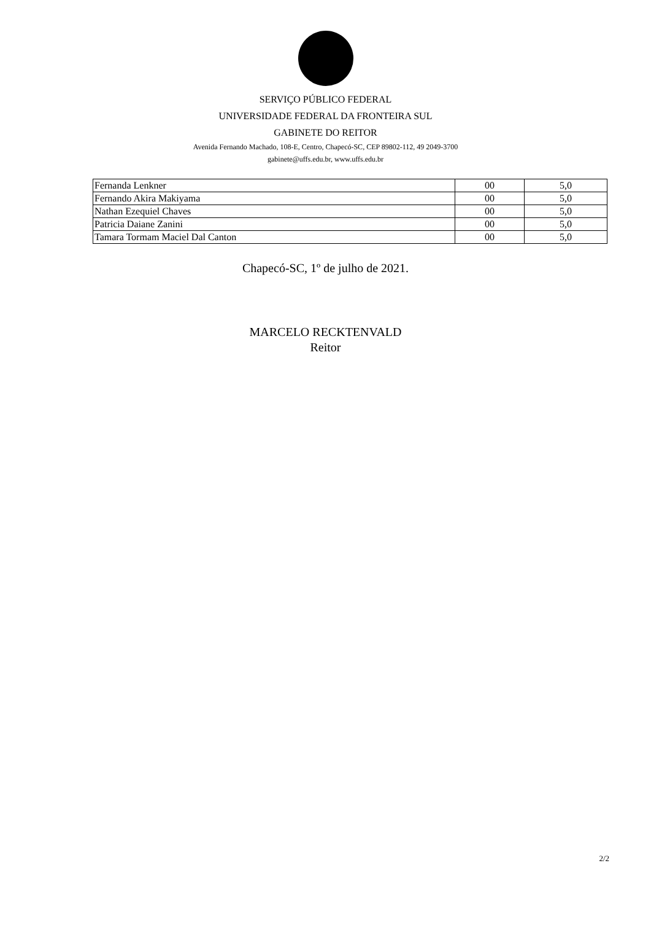SERVIÇO PÚBLICO FEDERAL
UNIVERSIDADE FEDERAL DA FRONTEIRA SUL
GABINETE DO REITOR
Avenida Fernando Machado, 108-E, Centro, Chapecó-SC, CEP 89802-112, 49 2049-3700
gabinete@uffs.edu.br, www.uffs.edu.br
| Fernanda Lenkner | 00 | 5,0 |
| Fernando Akira Makiyama | 00 | 5,0 |
| Nathan Ezequiel Chaves | 00 | 5,0 |
| Patricia Daiane Zanini | 00 | 5,0 |
| Tamara Tormam Maciel Dal Canton | 00 | 5,0 |
Chapecó-SC, 1º de julho de 2021.
MARCELO RECKTENVALD
Reitor
2/2